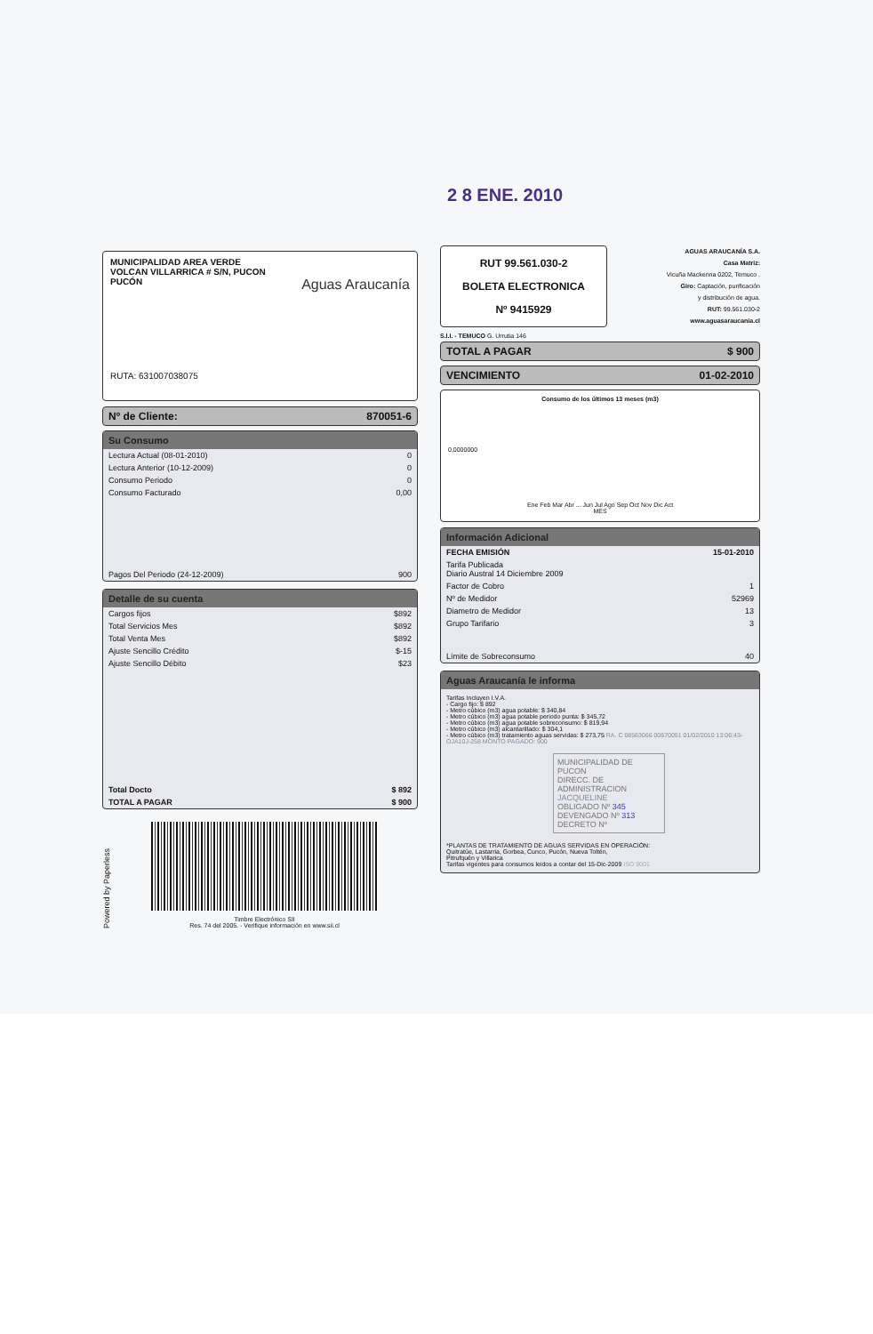2 8 ENE. 2010
MUNICIPALIDAD AREA VERDE
VOLCAN VILLARRICA # S/N, PUCON
PUCÓN Aguas Araucanía
RUTA: 631007038075
Nº de Cliente: 870051-6
Su Consumo
| Lectura Actual (08-01-2010) | 0 |
| Lectura Anterior (10-12-2009) | 0 |
| Consumo Periodo | 0 |
| Consumo Facturado | 0,00 |
| Pagos Del Periodo (24-12-2009) | 900 |
Detalle de su cuenta
| Cargos fijos | $892 |
| Total Servicios Mes | $892 |
| Total Venta Mes | $892 |
| Ajuste Sencillo Crédito | $-15 |
| Ajuste Sencillo Débito | $23 |
| Total Docto | $ 892 |
| TOTAL A PAGAR | $ 900 |
Powered by Paperless
Timbre Electrónico SII
Res. 74 del 2005. - Verifique información en www.sii.cl
RUT 99.561.030-2
BOLETA ELECTRONICA
Nº 9415929
AGUAS ARAUCANÍA S.A.
Casa Matriz:
Vicuña Mackenna 0202, Temuco .
Giro: Captación, purificación
y distribución de agua.
RUT: 99.561.030-2
www.aguasaraucania.cl
S.I.I. - TEMUCO G. Urrutia 146
TOTAL A PAGAR $ 900
VENCIMIENTO 01-02-2010
Consumo de los últimos 13 meses (m3)
0,0000000
Ene Feb Mar Abr ... Jun Jul Ago Sep Oct Nov Dic Act
MES
Información Adicional
| FECHA EMISIÓN | 15-01-2010 |
| Tarifa Publicada Diario Austral 14 Diciembre 2009 | |
| Factor de Cobro | 1 |
| Nº de Medidor | 52969 |
| Diametro de Medidor | 13 |
| Grupo Tarifario | 3 |
| Límite de Sobreconsumo | 40 |
Aguas Araucanía le informa
Tarifas Incluyen I.V.A.
- Cargo fijo: $ 892
- Metro cúbico (m3) agua potable: $ 340,84
- Metro cúbico (m3) agua potable periodo punta: $ 345,72
- Metro cúbico (m3) agua potable sobreconsumo: $ 819,94
- Metro cúbico (m3) alcantarillado: $ 304,1
- Metro cúbico (m3) tratamiento aguas servidas: $ 273,75 RA. C 08563066 00870051 01/02/2010 13:06:43-OJA10J-258 MONTO PAGADO: 900
MUNICIPALIDAD DE PUCON
DIRECC. DE ADMINISTRACION JACQUELINE
OBLIGADO Nº 345
DEVENGADO Nº 313
DECRETO Nº
*PLANTAS DE TRATAMIENTO DE AGUAS SERVIDAS EN OPERACIÓN:
Quitratúe, Lastarria, Gorbea, Cunco, Pucón, Nueva Toltén,
Pitrufquén y Villarica
Tarifas vigentes para consumos leidos a contar del 15-Dic-2009 ISO 9001